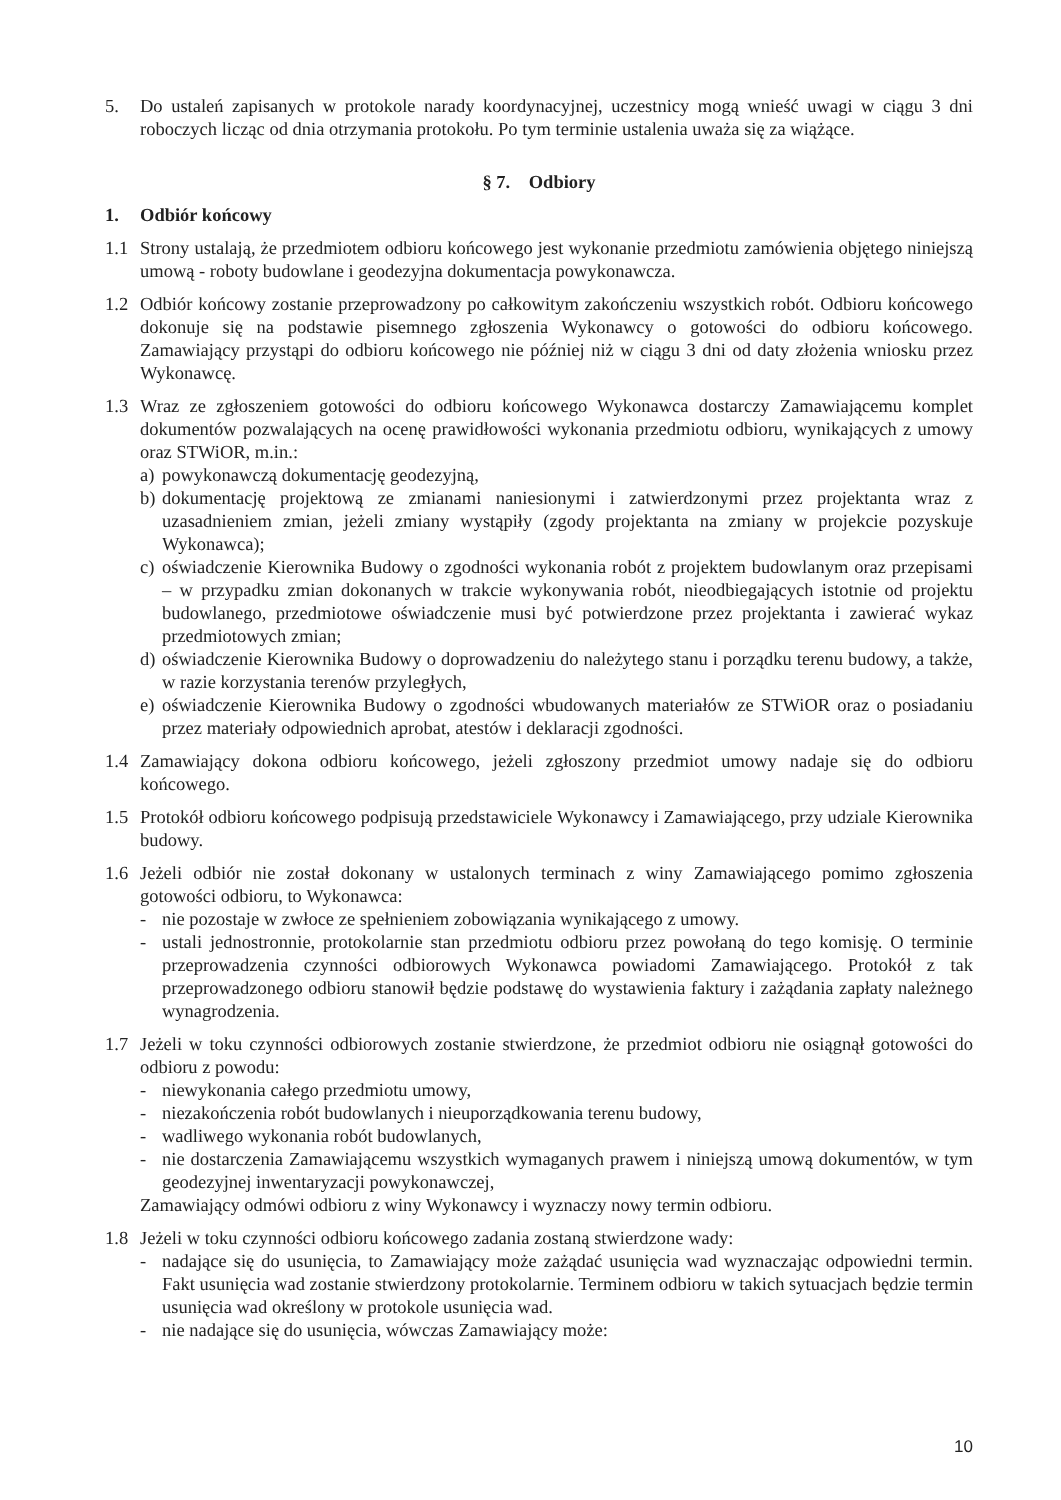5. Do ustaleń zapisanych w protokole narady koordynacyjnej, uczestnicy mogą wnieść uwagi w ciągu 3 dni roboczych licząc od dnia otrzymania protokołu. Po tym terminie ustalenia uważa się za wiążące.
§ 7. Odbiory
1. Odbiór końcowy
1.1 Strony ustalają, że przedmiotem odbioru końcowego jest wykonanie przedmiotu zamówienia objętego niniejszą umową - roboty budowlane i geodezyjna dokumentacja powykonawcza.
1.2 Odbiór końcowy zostanie przeprowadzony po całkowitym zakończeniu wszystkich robót. Odbioru końcowego dokonuje się na podstawie pisemnego zgłoszenia Wykonawcy o gotowości do odbioru końcowego. Zamawiający przystąpi do odbioru końcowego nie później niż w ciągu 3 dni od daty złożenia wniosku przez Wykonawcę.
1.3 Wraz ze zgłoszeniem gotowości do odbioru końcowego Wykonawca dostarczy Zamawiającemu komplet dokumentów pozwalających na ocenę prawidłowości wykonania przedmiotu odbioru, wynikających z umowy oraz STWiOR, m.in.:
a) powykonawczą dokumentację geodezyjną,
b) dokumentację projektową ze zmianami naniesionymi i zatwierdzonymi przez projektanta wraz z uzasadnieniem zmian, jeżeli zmiany wystąpiły (zgody projektanta na zmiany w projekcie pozyskuje Wykonawca);
c) oświadczenie Kierownika Budowy o zgodności wykonania robót z projektem budowlanym oraz przepisami – w przypadku zmian dokonanych w trakcie wykonywania robót, nieodbiegających istotnie od projektu budowlanego, przedmiotowe oświadczenie musi być potwierdzone przez projektanta i zawierać wykaz przedmiotowych zmian;
d) oświadczenie Kierownika Budowy o doprowadzeniu do należytego stanu i porządku terenu budowy, a także, w razie korzystania terenów przyległych,
e) oświadczenie Kierownika Budowy o zgodności wbudowanych materiałów ze STWiOR oraz o posiadaniu przez materiały odpowiednich aprobat, atestów i deklaracji zgodności.
1.4 Zamawiający dokona odbioru końcowego, jeżeli zgłoszony przedmiot umowy nadaje się do odbioru końcowego.
1.5 Protokół odbioru końcowego podpisują przedstawiciele Wykonawcy i Zamawiającego, przy udziale Kierownika budowy.
1.6 Jeżeli odbiór nie został dokonany w ustalonych terminach z winy Zamawiającego pomimo zgłoszenia gotowości odbioru, to Wykonawca:
- nie pozostaje w zwłoce ze spełnieniem zobowiązania wynikającego z umowy.
- ustali jednostronnie, protokolarnie stan przedmiotu odbioru przez powołaną do tego komisję. O terminie przeprowadzenia czynności odbiorowych Wykonawca powiadomi Zamawiającego. Protokół z tak przeprowadzonego odbioru stanowił będzie podstawę do wystawienia faktury i zażądania zapłaty należnego wynagrodzenia.
1.7 Jeżeli w toku czynności odbiorowych zostanie stwierdzone, że przedmiot odbioru nie osiągnął gotowości do odbioru z powodu:
- niewykonania całego przedmiotu umowy,
- niezakończenia robót budowlanych i nieuporządkowania terenu budowy,
- wadliwego wykonania robót budowlanych,
- nie dostarczenia Zamawiającemu wszystkich wymaganych prawem i niniejszą umową dokumentów, w tym geodezyjnej inwentaryzacji powykonawczej,
Zamawiający odmówi odbioru z winy Wykonawcy i wyznaczy nowy termin odbioru.
1.8 Jeżeli w toku czynności odbioru końcowego zadania zostaną stwierdzone wady:
- nadające się do usunięcia, to Zamawiający może zażądać usunięcia wad wyznaczając odpowiedni termin. Fakt usunięcia wad zostanie stwierdzony protokolarnie. Terminem odbioru w takich sytuacjach będzie termin usunięcia wad określony w protokole usunięcia wad.
- nie nadające się do usunięcia, wówczas Zamawiający może:
10